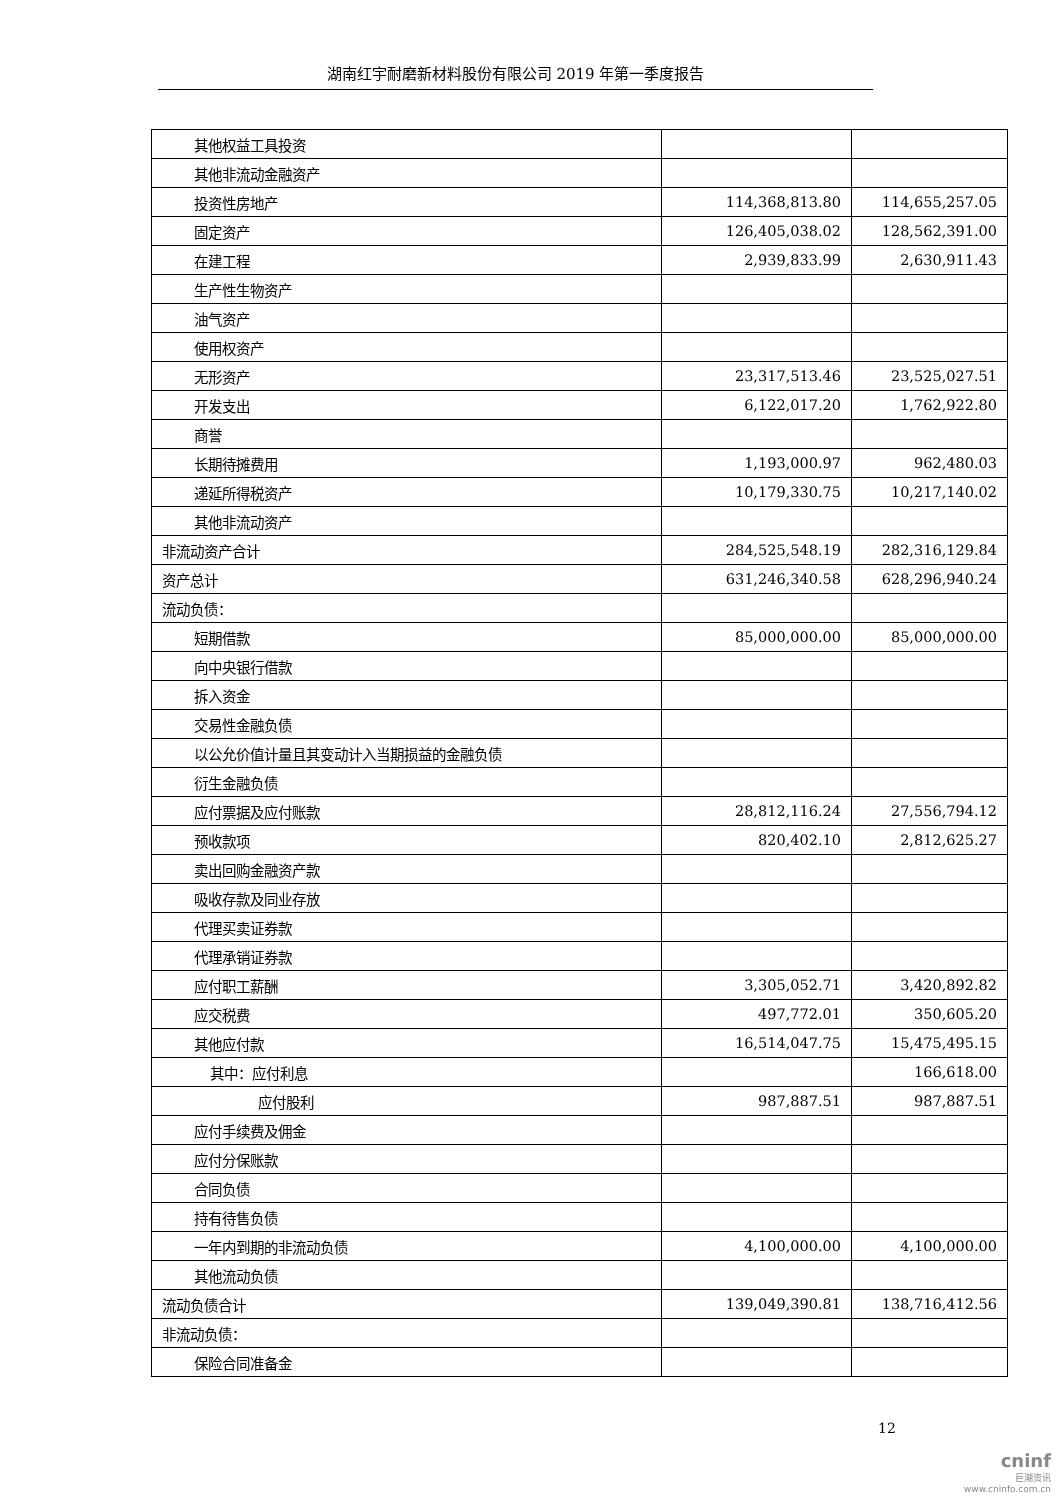湖南红宇耐磨新材料股份有限公司 2019 年第一季度报告
| 其他权益工具投资 | | |
| 其他非流动金融资产 | | |
| 投资性房地产 | 114,368,813.80 | 114,655,257.05 |
| 固定资产 | 126,405,038.02 | 128,562,391.00 |
| 在建工程 | 2,939,833.99 | 2,630,911.43 |
| 生产性生物资产 | | |
| 油气资产 | | |
| 使用权资产 | | |
| 无形资产 | 23,317,513.46 | 23,525,027.51 |
| 开发支出 | 6,122,017.20 | 1,762,922.80 |
| 商誉 | | |
| 长期待摊费用 | 1,193,000.97 | 962,480.03 |
| 递延所得税资产 | 10,179,330.75 | 10,217,140.02 |
| 其他非流动资产 | | |
| 非流动资产合计 | 284,525,548.19 | 282,316,129.84 |
| 资产总计 | 631,246,340.58 | 628,296,940.24 |
| 流动负债： | | |
| 短期借款 | 85,000,000.00 | 85,000,000.00 |
| 向中央银行借款 | | |
| 拆入资金 | | |
| 交易性金融负债 | | |
| 以公允价值计量且其变动计入当期损益的金融负债 | | |
| 衍生金融负债 | | |
| 应付票据及应付账款 | 28,812,116.24 | 27,556,794.12 |
| 预收款项 | 820,402.10 | 2,812,625.27 |
| 卖出回购金融资产款 | | |
| 吸收存款及同业存放 | | |
| 代理买卖证券款 | | |
| 代理承销证券款 | | |
| 应付职工薪酬 | 3,305,052.71 | 3,420,892.82 |
| 应交税费 | 497,772.01 | 350,605.20 |
| 其他应付款 | 16,514,047.75 | 15,475,495.15 |
| 其中：应付利息 | | 166,618.00 |
| 应付股利 | 987,887.51 | 987,887.51 |
| 应付手续费及佣金 | | |
| 应付分保账款 | | |
| 合同负债 | | |
| 持有待售负债 | | |
| 一年内到期的非流动负债 | 4,100,000.00 | 4,100,000.00 |
| 其他流动负债 | | |
| 流动负债合计 | 139,049,390.81 | 138,716,412.56 |
| 非流动负债： | | |
| 保险合同准备金 | | |
12
cninf
巨潮资讯
www.cninfo.com.cn